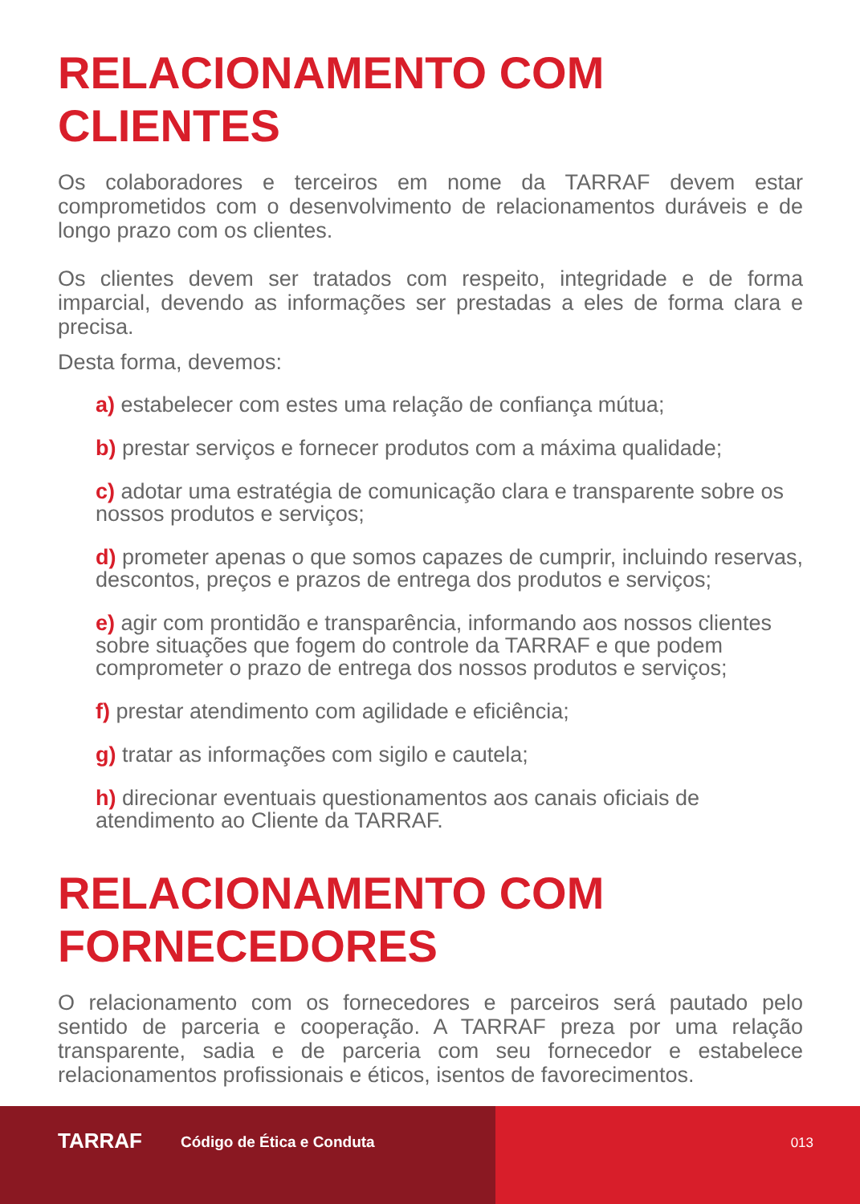RELACIONAMENTO COM
CLIENTES
Os colaboradores e terceiros em nome da TARRAF devem estar comprometidos com o desenvolvimento de relacionamentos duráveis e de longo prazo com os clientes.
Os clientes devem ser tratados com respeito, integridade e de forma imparcial, devendo as informações ser prestadas a eles de forma clara e precisa.
Desta forma, devemos:
a) estabelecer com estes uma relação de confiança mútua;
b) prestar serviços e fornecer produtos com a máxima qualidade;
c) adotar uma estratégia de comunicação clara e transparente sobre os nossos produtos e serviços;
d) prometer apenas o que somos capazes de cumprir, incluindo reservas, descontos, preços e prazos de entrega dos produtos e serviços;
e) agir com prontidão e transparência, informando aos nossos clientes sobre situações que fogem do controle da TARRAF e que podem comprometer o prazo de entrega dos nossos produtos e serviços;
f) prestar atendimento com agilidade e eficiência;
g) tratar as informações com sigilo e cautela;
h) direcionar eventuais questionamentos aos canais oficiais de atendimento ao Cliente da TARRAF.
RELACIONAMENTO COM
FORNECEDORES
O relacionamento com os fornecedores e parceiros será pautado pelo sentido de parceria e cooperação. A TARRAF preza por uma relação transparente, sadia e de parceria com seu fornecedor e estabelece relacionamentos profissionais e éticos, isentos de favorecimentos.
TARRAF Código de Ética e Conduta 013